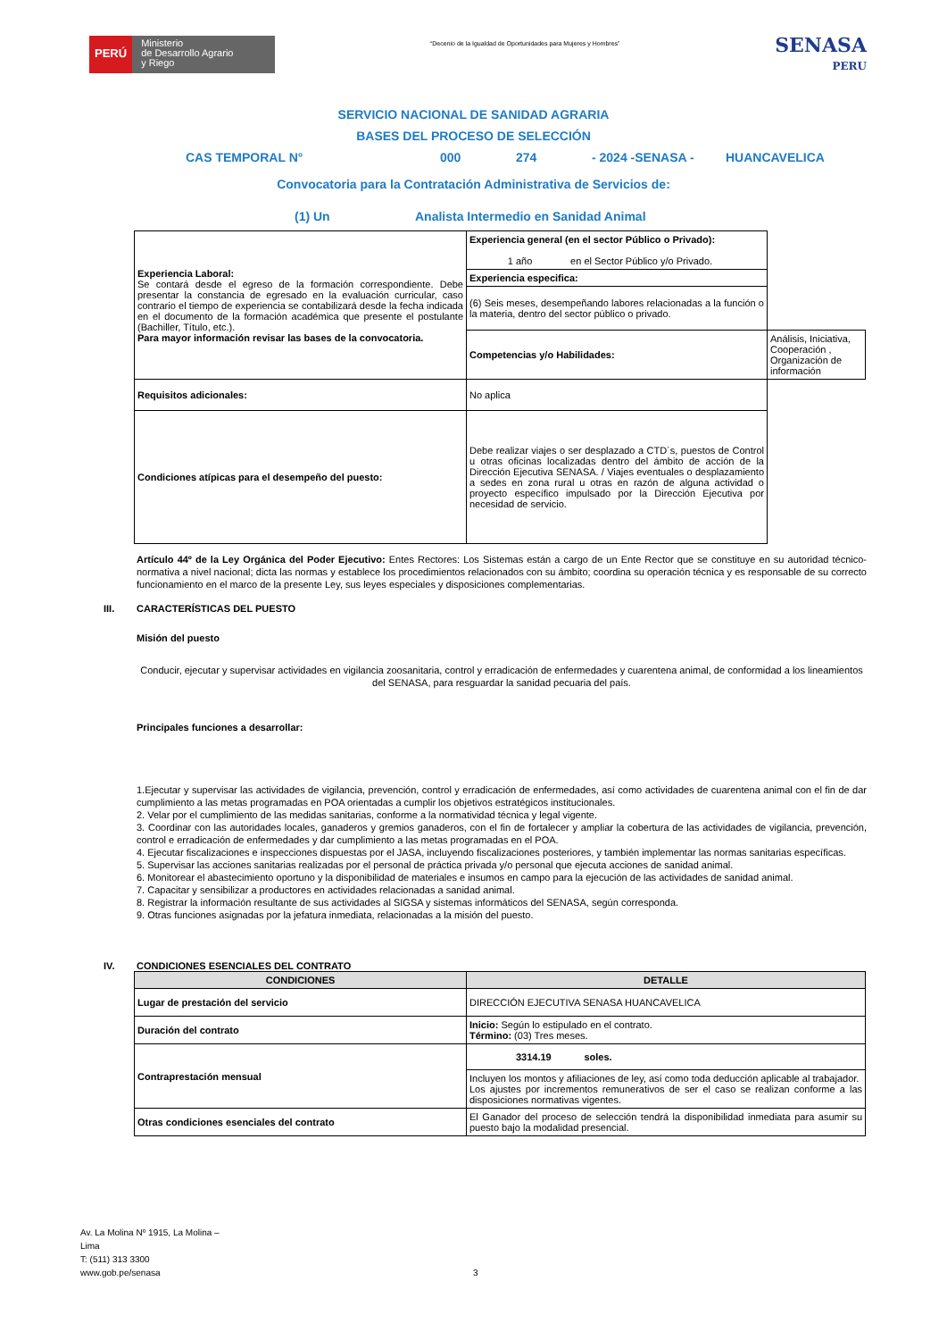PERÚ
Ministerio
de Desarrollo Agrario
y Riego
“Decenio de la Igualdad de Oportunidades para Mujeres y Hombres”
SENASA
PERU
SERVICIO NACIONAL DE SANIDAD AGRARIA
BASES DEL PROCESO DE SELECCIÓN
CAS TEMPORAL N° 000 274 - 2024 -SENASA - HUANCAVELICA
Convocatoria para la Contratación Administrativa de Servicios de:
(1) Un Analista Intermedio en Sanidad Animal
| Experiencia Laboral: Se contará desde el egreso de la formación correspondiente. Debe presentar la constancia de egresado en la evaluación curricular, caso contrario el tiempo de experiencia se contabilizará desde la fecha indicada en el documento de la formación académica que presente el postulante (Bachiller, Título, etc.). Para mayor información revisar las bases de la convocatoria. | Experiencia general (en el sector Público o Privado): 1 año en el Sector Público y/o Privado. | |
| | Experiencia especifica: | |
| | (6) Seis meses, desempeñando labores relacionadas a la función o la materia, dentro del sector público o privado. | |
| | Competencias y/o Habilidades: | Análisis, Iniciativa, Cooperación , Organización de información |
| Requisitos adicionales: | No aplica | |
| Condiciones atípicas para el desempeño del puesto: | Debe realizar viajes o ser desplazado a CTD´s, puestos de Control u otras oficinas localizadas dentro del ámbito de acción de la Dirección Ejecutiva SENASA. / Viajes eventuales o desplazamiento a sedes en zona rural u otras en razón de alguna actividad o proyecto específico impulsado por la Dirección Ejecutiva por necesidad de servicio. | |
Artículo 44º de la Ley Orgánica del Poder Ejecutivo: Entes Rectores: Los Sistemas están a cargo de un Ente Rector que se constituye en su autoridad técnico-normativa a nivel nacional; dicta las normas y establece los procedimientos relacionados con su ámbito; coordina su operación técnica y es responsable de su correcto funcionamiento en el marco de la presente Ley, sus leyes especiales y disposiciones complementarias.
III. CARACTERÍSTICAS DEL PUESTO
Misión del puesto
Conducir, ejecutar y supervisar actividades en vigilancia zoosanitaria, control y erradicación de enfermedades y cuarentena animal, de conformidad a los lineamientos del SENASA, para resguardar la sanidad pecuaria del país.
Principales funciones a desarrollar:
1.Ejecutar y supervisar las actividades de vigilancia, prevención, control y erradicación de enfermedades, así como actividades de cuarentena animal con el fin de dar cumplimiento a las metas programadas en POA orientadas a cumplir los objetivos estratégicos institucionales.
2. Velar por el cumplimiento de las medidas sanitarias, conforme a la normatividad técnica y legal vigente.
3. Coordinar con las autoridades locales, ganaderos y gremios ganaderos, con el fin de fortalecer y ampliar la cobertura de las actividades de vigilancia, prevención, control e erradicación de enfermedades y dar cumplimiento a las metas programadas en el POA.
4. Ejecutar fiscalizaciones e inspecciones dispuestas por el JASA, incluyendo fiscalizaciones posteriores, y también implementar las normas sanitarias específicas.
5. Supervisar las acciones sanitarias realizadas por el personal de práctica privada y/o personal que ejecuta acciones de sanidad animal.
6. Monitorear el abastecimiento oportuno y la disponibilidad de materiales e insumos en campo para la ejecución de las actividades de sanidad animal.
7. Capacitar y sensibilizar a productores en actividades relacionadas a sanidad animal.
8. Registrar la información resultante de sus actividades al SIGSA y sistemas informáticos del SENASA, según corresponda.
9. Otras funciones asignadas por la jefatura inmediata, relacionadas a la misión del puesto.
IV. CONDICIONES ESENCIALES DEL CONTRATO
| CONDICIONES | DETALLE |
| --- | --- |
| Lugar de prestación del servicio | DIRECCIÓN EJECUTIVA SENASA HUANCAVELICA |
| Duración del contrato | Inicio: Según lo estipulado en el contrato. Término: (03) Tres meses. |
| Contraprestación mensual | 3314.19 soles. |
| | Incluyen los montos y afiliaciones de ley, así como toda deducción aplicable al trabajador. Los ajustes por incrementos remunerativos de ser el caso se realizan conforme a las disposiciones normativas vigentes. |
| Otras condiciones esenciales del contrato | El Ganador del proceso de selección tendrá la disponibilidad inmediata para asumir su puesto bajo la modalidad presencial. |
Av. La Molina Nº 1915, La Molina –
Lima
T: (511) 313 3300
www.gob.pe/senasa
3